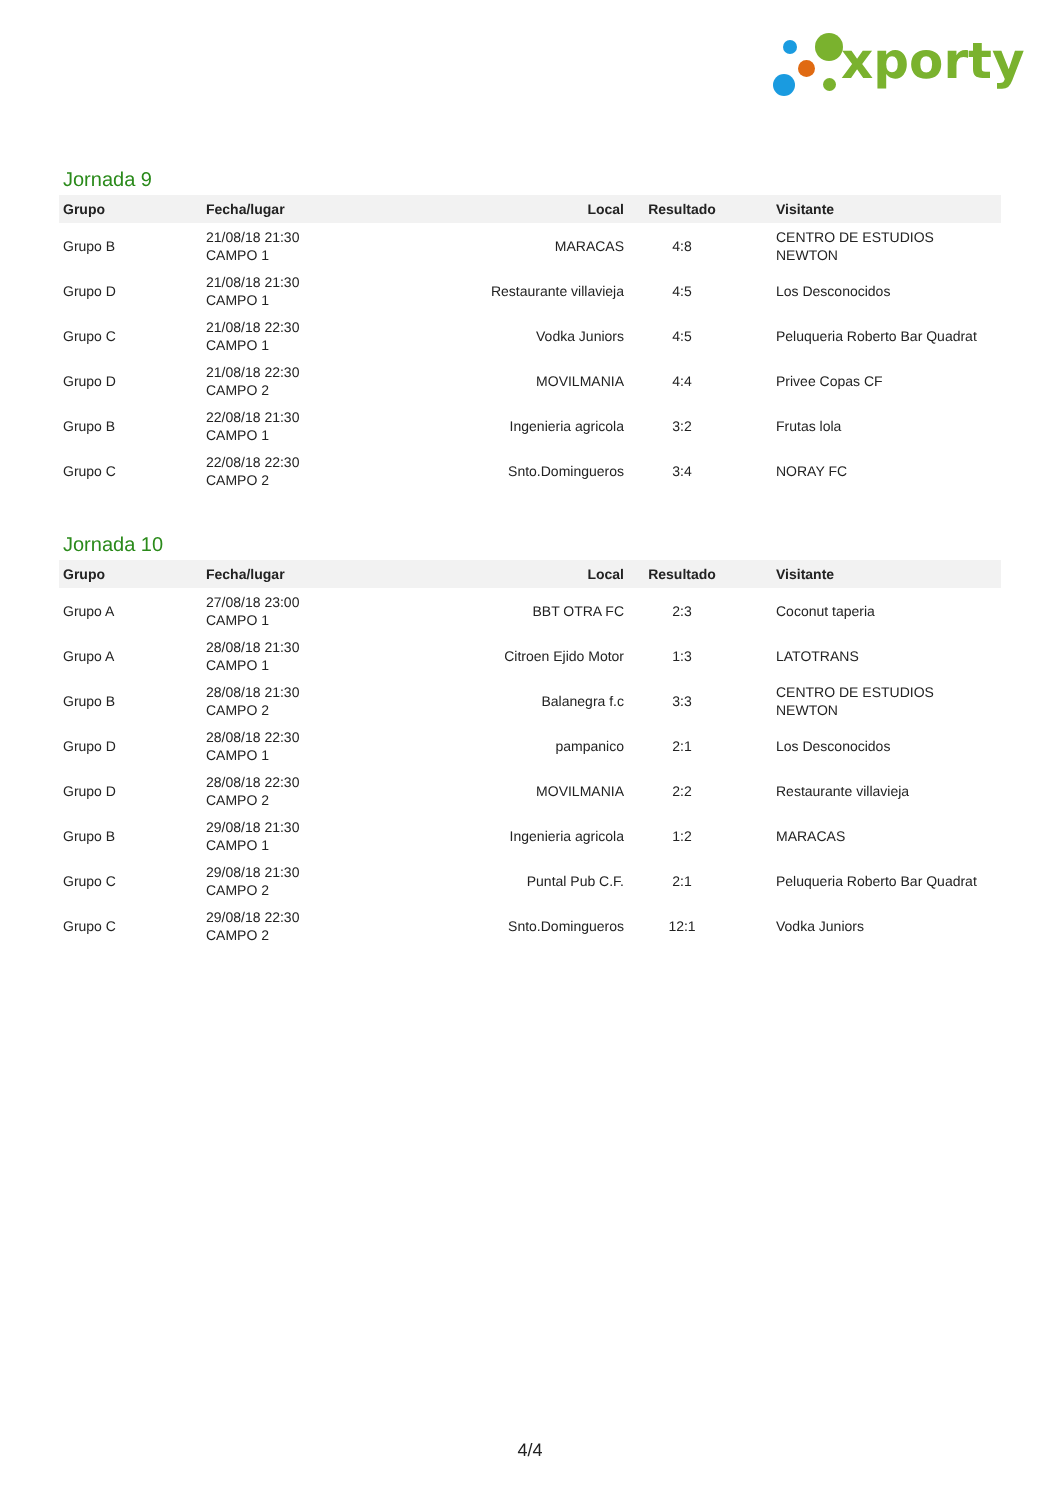xporty
Jornada 9
| Grupo | Fecha/lugar | Local | Resultado | Visitante |
| --- | --- | --- | --- | --- |
| Grupo B | 21/08/18 21:30 CAMPO 1 | MARACAS | 4:8 | CENTRO DE ESTUDIOS NEWTON |
| Grupo D | 21/08/18 21:30 CAMPO 1 | Restaurante villavieja | 4:5 | Los Desconocidos |
| Grupo C | 21/08/18 22:30 CAMPO 1 | Vodka Juniors | 4:5 | Peluqueria Roberto Bar Quadrat |
| Grupo D | 21/08/18 22:30 CAMPO 2 | MOVILMANIA | 4:4 | Privee Copas CF |
| Grupo B | 22/08/18 21:30 CAMPO 1 | Ingenieria agricola | 3:2 | Frutas lola |
| Grupo C | 22/08/18 22:30 CAMPO 2 | Snto.Domingueros | 3:4 | NORAY FC |
Jornada 10
| Grupo | Fecha/lugar | Local | Resultado | Visitante |
| --- | --- | --- | --- | --- |
| Grupo A | 27/08/18 23:00 CAMPO 1 | BBT OTRA FC | 2:3 | Coconut taperia |
| Grupo A | 28/08/18 21:30 CAMPO 1 | Citroen Ejido Motor | 1:3 | LATOTRANS |
| Grupo B | 28/08/18 21:30 CAMPO 2 | Balanegra f.c | 3:3 | CENTRO DE ESTUDIOS NEWTON |
| Grupo D | 28/08/18 22:30 CAMPO 1 | pampanico | 2:1 | Los Desconocidos |
| Grupo D | 28/08/18 22:30 CAMPO 2 | MOVILMANIA | 2:2 | Restaurante villavieja |
| Grupo B | 29/08/18 21:30 CAMPO 1 | Ingenieria agricola | 1:2 | MARACAS |
| Grupo C | 29/08/18 21:30 CAMPO 2 | Puntal Pub C.F. | 2:1 | Peluqueria Roberto Bar Quadrat |
| Grupo C | 29/08/18 22:30 CAMPO 2 | Snto.Domingueros | 12:1 | Vodka Juniors |
4/4